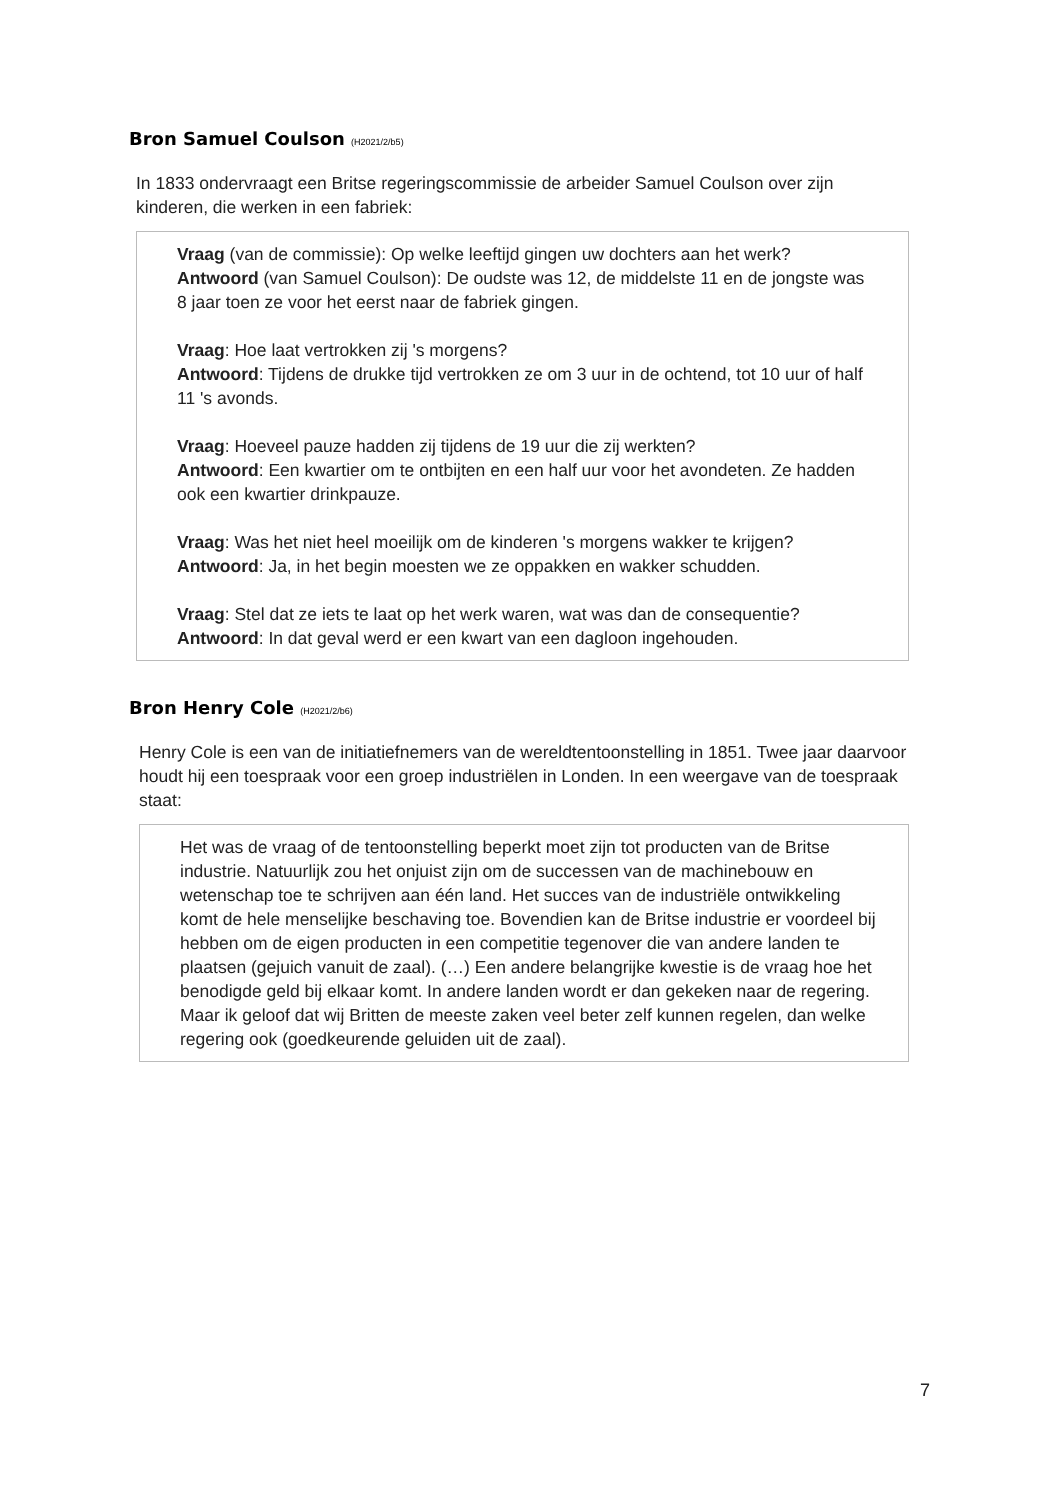Bron Samuel Coulson (H2021/2/b5)
In 1833 ondervraagt een Britse regeringscommissie de arbeider Samuel Coulson over zijn kinderen, die werken in een fabriek:
Vraag (van de commissie): Op welke leeftijd gingen uw dochters aan het werk?
Antwoord (van Samuel Coulson): De oudste was 12, de middelste 11 en de jongste was 8 jaar toen ze voor het eerst naar de fabriek gingen.
Vraag: Hoe laat vertrokken zij 's morgens?
Antwoord: Tijdens de drukke tijd vertrokken ze om 3 uur in de ochtend, tot 10 uur of half 11 's avonds.
Vraag: Hoeveel pauze hadden zij tijdens de 19 uur die zij werkten?
Antwoord: Een kwartier om te ontbijten en een half uur voor het avondeten. Ze hadden ook een kwartier drinkpauze.
Vraag: Was het niet heel moeilijk om de kinderen 's morgens wakker te krijgen?
Antwoord: Ja, in het begin moesten we ze oppakken en wakker schudden.
Vraag: Stel dat ze iets te laat op het werk waren, wat was dan de consequentie?
Antwoord: In dat geval werd er een kwart van een dagloon ingehouden.
Bron Henry Cole (H2021/2/b6)
Henry Cole is een van de initiatiefnemers van de wereldtentoonstelling in 1851. Twee jaar daarvoor houdt hij een toespraak voor een groep industriëlen in Londen. In een weergave van de toespraak staat:
Het was de vraag of de tentoonstelling beperkt moet zijn tot producten van de Britse industrie. Natuurlijk zou het onjuist zijn om de successen van de machinebouw en wetenschap toe te schrijven aan één land. Het succes van de industriële ontwikkeling komt de hele menselijke beschaving toe. Bovendien kan de Britse industrie er voordeel bij hebben om de eigen producten in een competitie tegenover die van andere landen te plaatsen (gejuich vanuit de zaal). (…) Een andere belangrijke kwestie is de vraag hoe het benodigde geld bij elkaar komt. In andere landen wordt er dan gekeken naar de regering. Maar ik geloof dat wij Britten de meeste zaken veel beter zelf kunnen regelen, dan welke regering ook (goedkeurende geluiden uit de zaal).
7